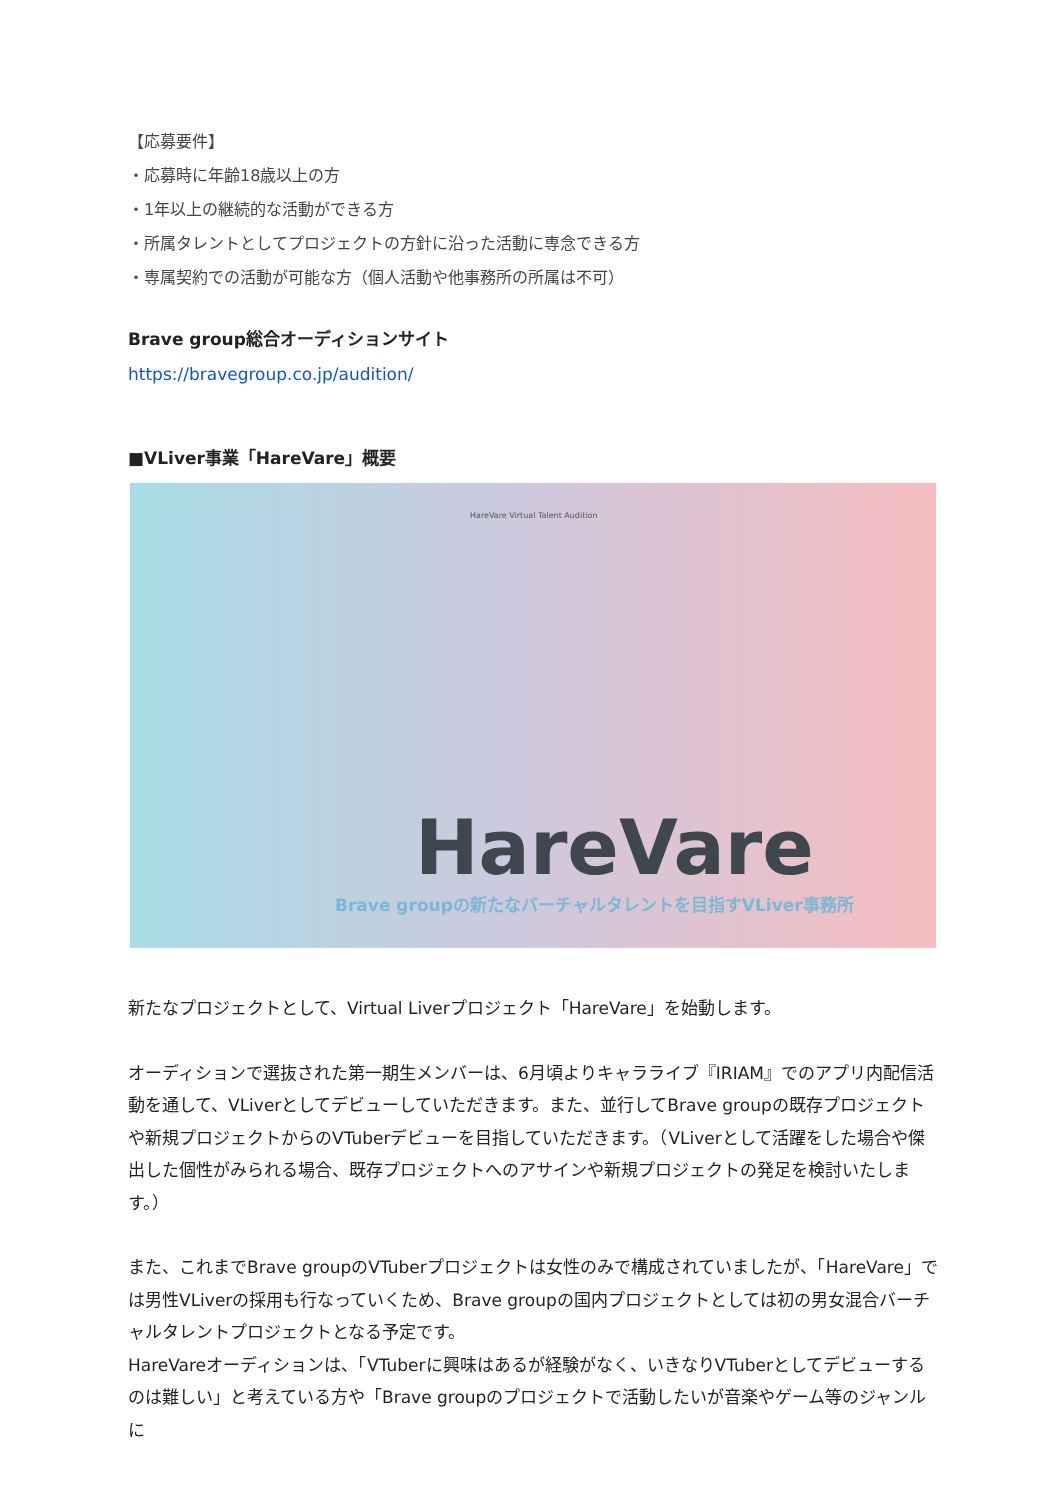【応募要件】
・応募時に年齢18歳以上の方
・1年以上の継続的な活動ができる方
・所属タレントとしてプロジェクトの方針に沿った活動に専念できる方
・専属契約での活動が可能な方（個人活動や他事務所の所属は不可）
Brave group総合オーディションサイト
https://bravegroup.co.jp/audition/
■VLiver事業「HareVare」概要
HareVare Virtual Talent Audition
HareVare
Brave groupの新たなバーチャルタレントを目指すVLiver事務所
新たなプロジェクトとして、Virtual Liverプロジェクト「HareVare」を始動します。
オーディションで選抜された第一期生メンバーは、6月頃よりキャラライブ『IRIAM』でのアプリ内配信活動を通して、VLiverとしてデビューしていただきます。また、並行してBrave groupの既存プロジェクトや新規プロジェクトからのVTuberデビューを目指していただきます。（VLiverとして活躍をした場合や傑出した個性がみられる場合、既存プロジェクトへのアサインや新規プロジェクトの発足を検討いたします。）
また、これまでBrave groupのVTuberプロジェクトは女性のみで構成されていましたが、「HareVare」では男性VLiverの採用も行なっていくため、Brave groupの国内プロジェクトとしては初の男女混合バーチャルタレントプロジェクトとなる予定です。
HareVareオーディションは、「VTuberに興味はあるが経験がなく、いきなりVTuberとしてデビューするのは難しい」と考えている方や「Brave groupのプロジェクトで活動したいが音楽やゲーム等のジャンルに